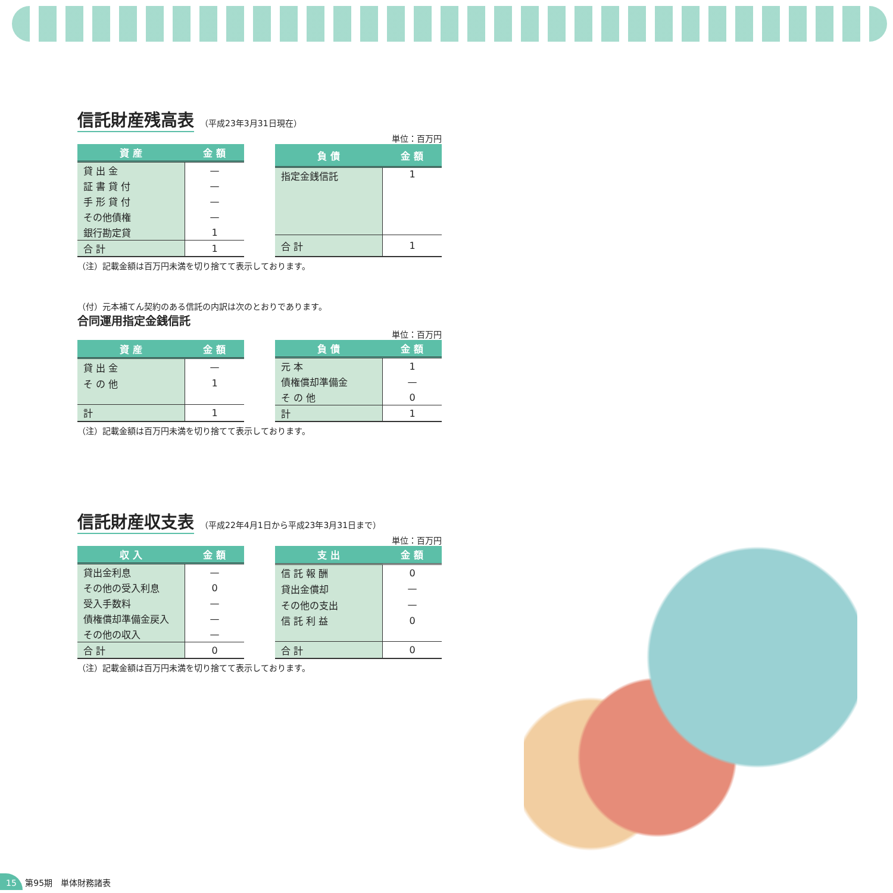信託財産残高表
（平成23年3月31日現在）
単位：百万円
| 資 産 | 金 額 |
| --- | --- |
| 貸 出 金 | — |
| 証 書 貸 付 | — |
| 手 形 貸 付 | — |
| その他債権 | — |
| 銀行勘定貸 | 1 |
| 合 計 | 1 |
| 負 債 | 金 額 |
| --- | --- |
| 指定金銭信託 | 1 |
| 合 計 | 1 |
（注）記載金額は百万円未満を切り捨てて表示しております。
（付）元本補てん契約のある信託の内訳は次のとおりであります。
合同運用指定金銭信託
単位：百万円
| 資 産 | 金 額 |
| --- | --- |
| 貸 出 金 | — |
| そ の 他 | 1 |
| 計 | 1 |
| 負 債 | 金 額 |
| --- | --- |
| 元 本 | 1 |
| 債権償却準備金 | — |
| そ の 他 | 0 |
| 計 | 1 |
（注）記載金額は百万円未満を切り捨てて表示しております。
信託財産収支表
（平成22年4月1日から平成23年3月31日まで）
単位：百万円
| 収 入 | 金 額 |
| --- | --- |
| 貸出金利息 | — |
| その他の受入利息 | 0 |
| 受入手数料 | — |
| 債権償却準備金戻入 | — |
| その他の収入 | — |
| 合 計 | 0 |
| 支 出 | 金 額 |
| --- | --- |
| 信 託 報 酬 | 0 |
| 貸出金償却 | — |
| その他の支出 | — |
| 信 託 利 益 | 0 |
| 合 計 | 0 |
（注）記載金額は百万円未満を切り捨てて表示しております。
15 第95期　単体財務諸表